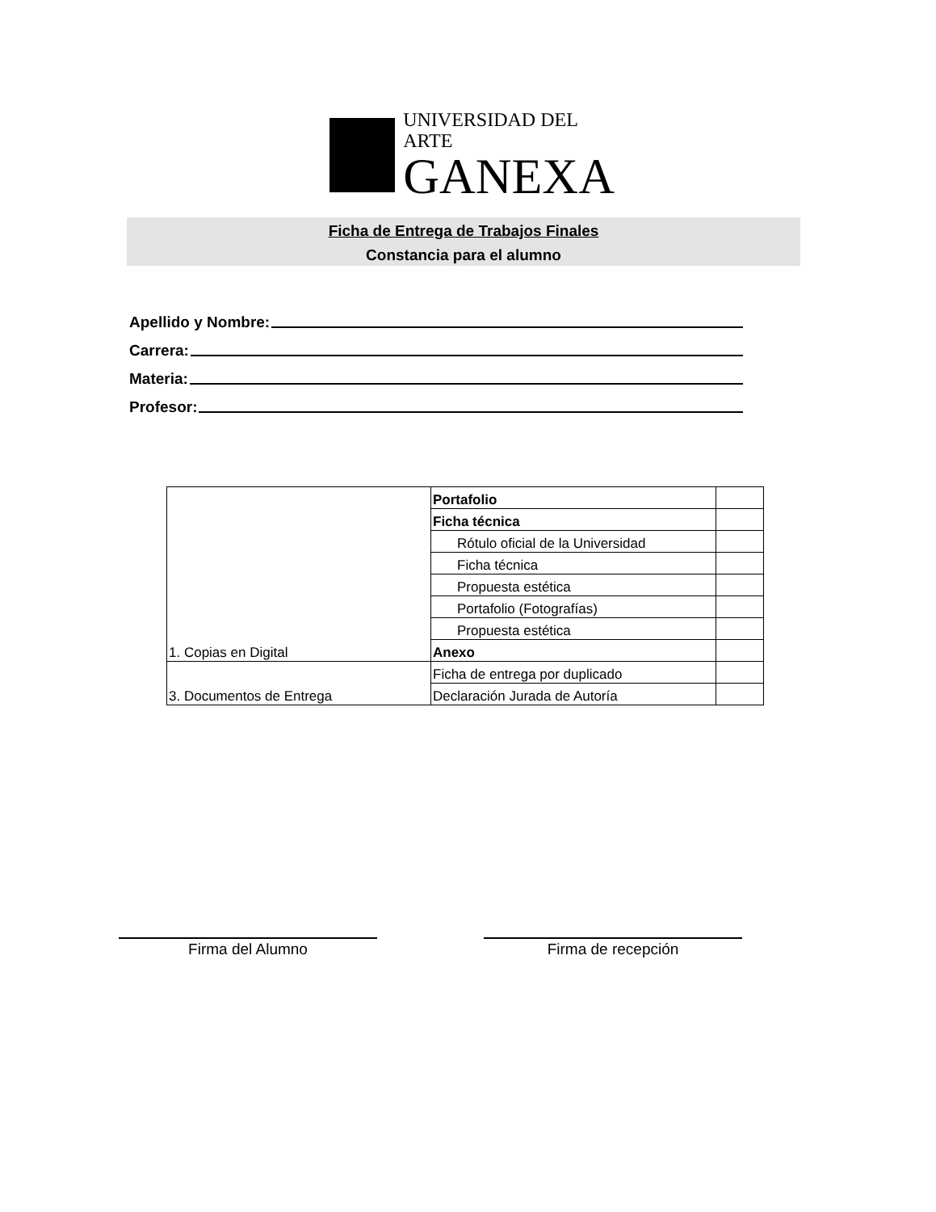UNIVERSIDAD DEL ARTE
GANEXA
Ficha de Entrega de Trabajos Finales
Constancia para el alumno
Apellido y Nombre:
Carrera:
Materia:
Profesor:
| 1. Copias en Digital | Portafolio | |
| | Ficha técnica | |
| | Rótulo oficial de la Universidad | |
| | Ficha técnica | |
| | Propuesta estética | |
| | Portafolio (Fotografías) | |
| | Propuesta estética | |
| | Anexo | |
| 3. Documentos de Entrega | Ficha de entrega por duplicado | |
| | Declaración Jurada de Autoría | |
Firma del Alumno Firma de recepción